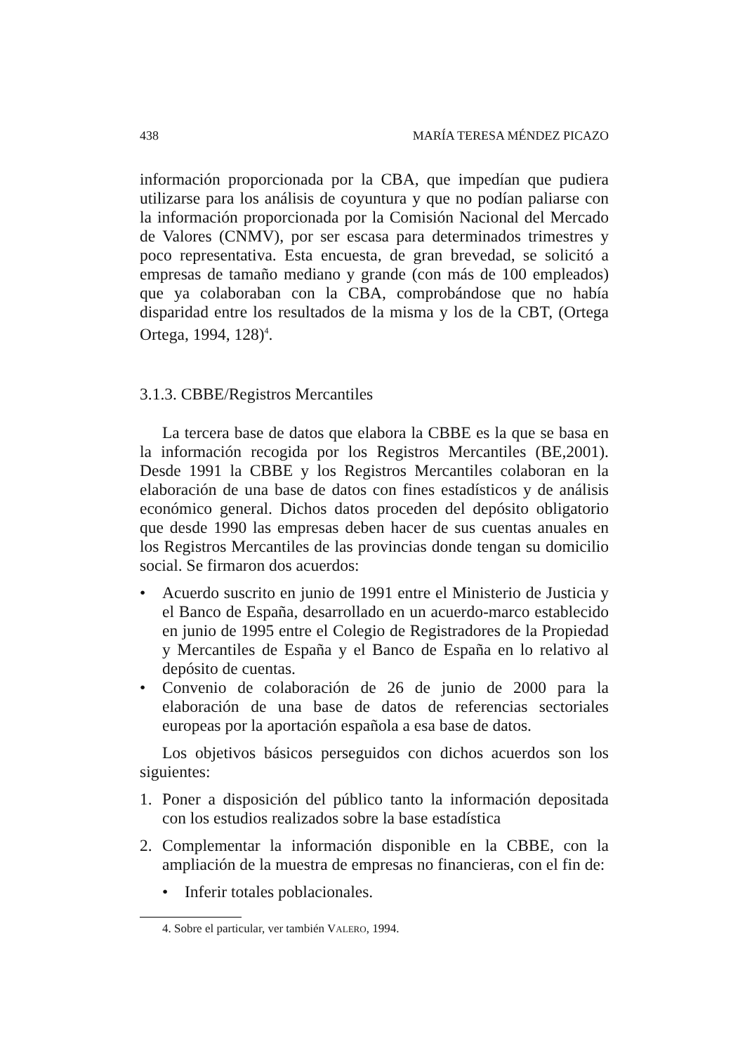438 MARÍA TERESA MÉNDEZ PICAZO
información proporcionada por la CBA, que impedían que pudiera utilizarse para los análisis de coyuntura y que no podían paliarse con la información proporcionada por la Comisión Nacional del Mercado de Valores (CNMV), por ser escasa para determinados trimestres y poco representativa. Esta encuesta, de gran brevedad, se solicitó a empresas de tamaño mediano y grande (con más de 100 empleados) que ya colaboraban con la CBA, comprobándose que no había disparidad entre los resultados de la misma y los de la CBT, (Ortega Ortega, 1994, 128)<sup>4</sup>.
3.1.3. CBBE/Registros Mercantiles
La tercera base de datos que elabora la CBBE es la que se basa en la información recogida por los Registros Mercantiles (BE,2001). Desde 1991 la CBBE y los Registros Mercantiles colaboran en la elaboración de una base de datos con fines estadísticos y de análisis económico general. Dichos datos proceden del depósito obligatorio que desde 1990 las empresas deben hacer de sus cuentas anuales en los Registros Mercantiles de las provincias donde tengan su domicilio social. Se firmaron dos acuerdos:
• Acuerdo suscrito en junio de 1991 entre el Ministerio de Justicia y el Banco de España, desarrollado en un acuerdo-marco establecido en junio de 1995 entre el Colegio de Registradores de la Propiedad y Mercantiles de España y el Banco de España en lo relativo al depósito de cuentas.
• Convenio de colaboración de 26 de junio de 2000 para la elaboración de una base de datos de referencias sectoriales europeas por la aportación española a esa base de datos.
Los objetivos básicos perseguidos con dichos acuerdos son los siguientes:
1. Poner a disposición del público tanto la información depositada con los estudios realizados sobre la base estadística
2. Complementar la información disponible en la CBBE, con la ampliación de la muestra de empresas no financieras, con el fin de:
• Inferir totales poblacionales.
4. Sobre el particular, ver también VALERO, 1994.